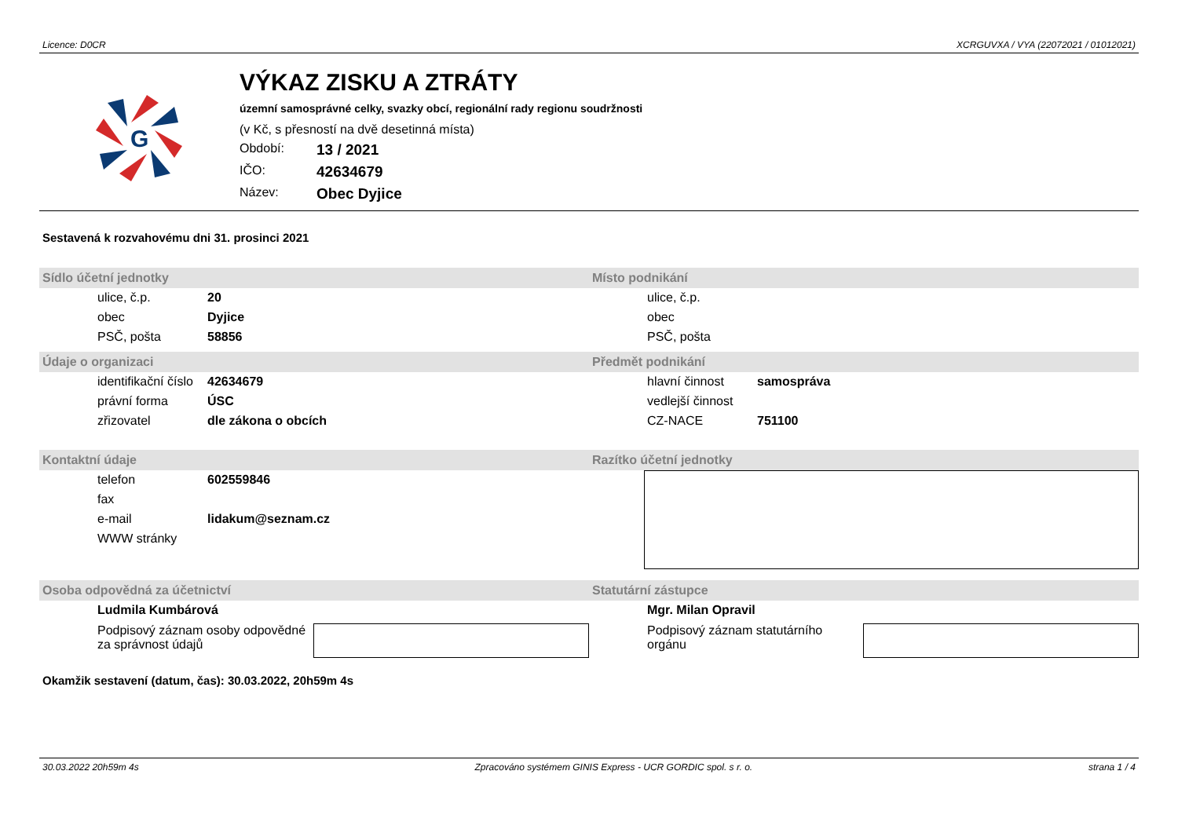Licence: D0CR XCRGUVXA / VYA (22072021 / 01012021)
G
VÝKAZ ZISKU A ZTRÁTY
územní samosprávné celky, svazky obcí, regionální rady regionu soudržnosti
(v Kč, s přesností na dvě desetinná místa)
Období: 13 / 2021
IČO: 42634679
Název: Obec Dyjice
Sestavená k rozvahovému dni 31. prosinci 2021
Sídlo účetní jednotky
ulice, č.p. 20
obec Dyjice
PSČ, pošta 58856
Místo podnikání
ulice, č.p.
obec
PSČ, pošta
Údaje o organizaci
identifikační číslo 42634679
právní forma ÚSC
zřizovatel dle zákona o obcích
Předmět podnikání
hlavní činnost samospráva
vedlejší činnost
CZ-NACE 751100
Kontaktní údaje
telefon 602559846
fax
e-mail lidakum@seznam.cz
WWW stránky
Razítko účetní jednotky
Osoba odpovědná za účetnictví
Ludmila Kumbárová
Podpisový záznam osoby odpovědné za správnost údajů
Statutární zástupce
Mgr. Milan Opravil
Podpisový záznam statutárního orgánu
Okamžik sestavení (datum, čas): 30.03.2022, 20h59m 4s
30.03.2022 20h59m 4s Zpracováno systémem GINIS Express - UCR GORDIC spol. s r. o. strana 1 / 4